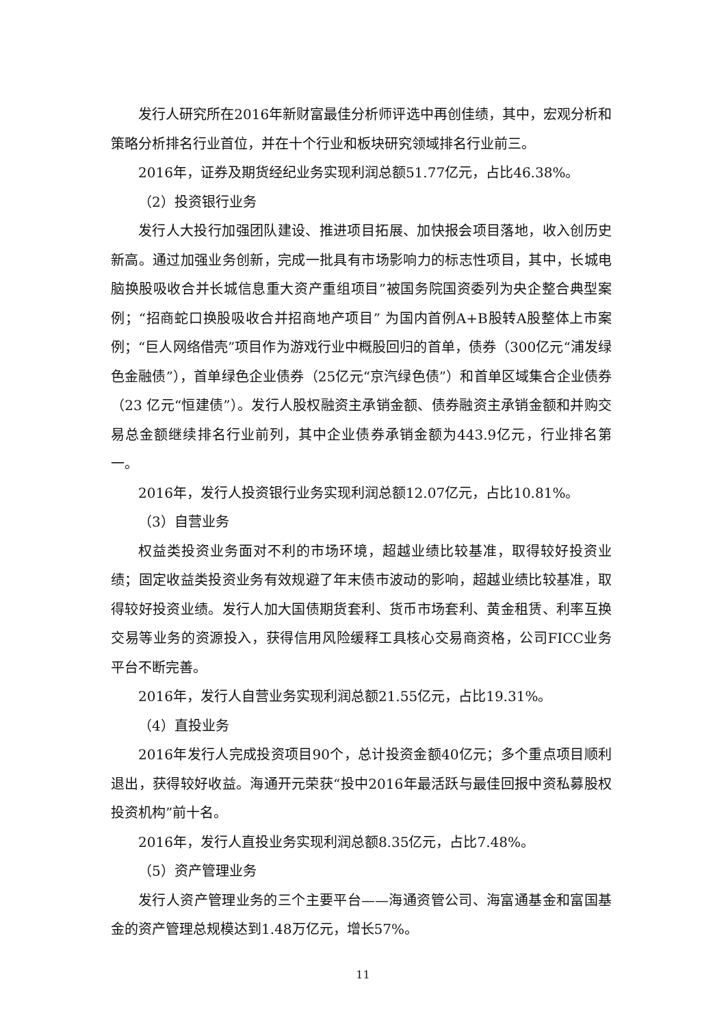发行人研究所在2016年新财富最佳分析师评选中再创佳绩，其中，宏观分析和策略分析排名行业首位，并在十个行业和板块研究领域排名行业前三。
2016年，证券及期货经纪业务实现利润总额51.77亿元，占比46.38%。
（2）投资银行业务
发行人大投行加强团队建设、推进项目拓展、加快报会项目落地，收入创历史新高。通过加强业务创新，完成一批具有市场影响力的标志性项目，其中，长城电脑换股吸收合并长城信息重大资产重组项目”被国务院国资委列为央企整合典型案例；“招商蛇口换股吸收合并招商地产项目” 为国内首例A+B股转A股整体上市案例；“巨人网络借壳”项目作为游戏行业中概股回归的首单，债券（300亿元“浦发绿色金融债”），首单绿色企业债券（25亿元“京汽绿色债”）和首单区域集合企业债券（23 亿元“恒建债”）。发行人股权融资主承销金额、债券融资主承销金额和并购交易总金额继续排名行业前列，其中企业债券承销金额为443.9亿元，行业排名第一。
2016年，发行人投资银行业务实现利润总额12.07亿元，占比10.81%。
（3）自营业务
权益类投资业务面对不利的市场环境，超越业绩比较基准，取得较好投资业绩；固定收益类投资业务有效规避了年末债市波动的影响，超越业绩比较基准，取得较好投资业绩。发行人加大国债期货套利、货币市场套利、黄金租赁、利率互换交易等业务的资源投入，获得信用风险缓释工具核心交易商资格，公司FICC业务平台不断完善。
2016年，发行人自营业务实现利润总额21.55亿元，占比19.31%。
（4）直投业务
2016年发行人完成投资项目90个，总计投资金额40亿元；多个重点项目顺利退出，获得较好收益。海通开元荣获“投中2016年最活跃与最佳回报中资私募股权投资机构”前十名。
2016年，发行人直投业务实现利润总额8.35亿元，占比7.48%。
（5）资产管理业务
发行人资产管理业务的三个主要平台——海通资管公司、海富通基金和富国基金的资产管理总规模达到1.48万亿元，增长57%。
11